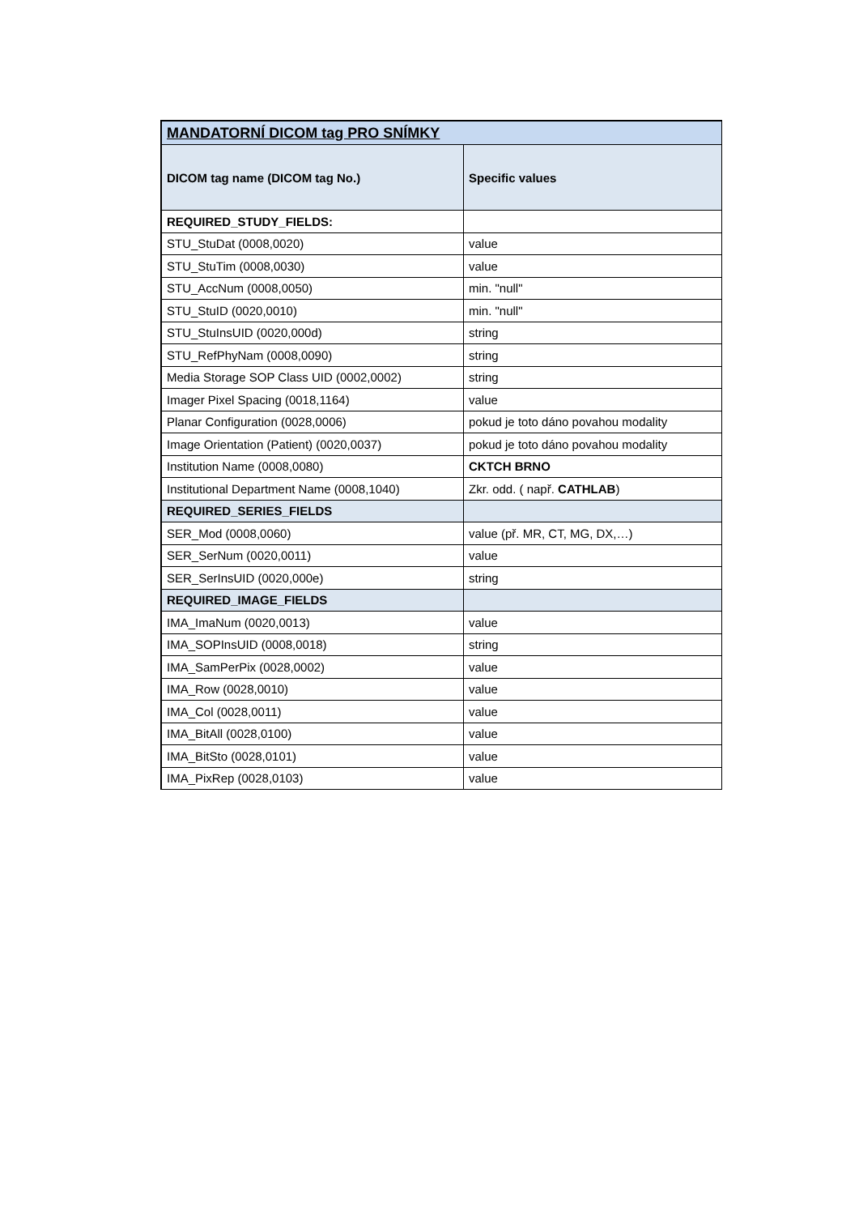| MANDATORNÍ DICOM tag PRO SNÍMKY | |
| --- | --- |
| DICOM tag name (DICOM tag No.) | Specific values |
| REQUIRED_STUDY_FIELDS: | |
| STU_StuDat (0008,0020) | value |
| STU_StuTim (0008,0030) | value |
| STU_AccNum (0008,0050) | min. "null" |
| STU_StuID (0020,0010) | min. "null" |
| STU_StuInsUID (0020,000d) | string |
| STU_RefPhyNam (0008,0090) | string |
| Media Storage SOP Class UID (0002,0002) | string |
| Imager Pixel Spacing (0018,1164) | value |
| Planar Configuration (0028,0006) | pokud je toto dáno povahou modality |
| Image Orientation (Patient) (0020,0037) | pokud je toto dáno povahou modality |
| Institution Name (0008,0080) | CKTCH BRNO |
| Institutional Department Name (0008,1040) | Zkr. odd. ( např. CATHLAB ) |
| REQUIRED_SERIES_FIELDS | |
| SER_Mod (0008,0060) | value (př. MR, CT, MG, DX,…) |
| SER_SerNum (0020,0011) | value |
| SER_SerInsUID (0020,000e) | string |
| REQUIRED_IMAGE_FIELDS | |
| IMA_ImaNum (0020,0013) | value |
| IMA_SOPInsUID (0008,0018) | string |
| IMA_SamPerPix (0028,0002) | value |
| IMA_Row (0028,0010) | value |
| IMA_Col (0028,0011) | value |
| IMA_BitAll (0028,0100) | value |
| IMA_BitSto (0028,0101) | value |
| IMA_PixRep (0028,0103) | value |